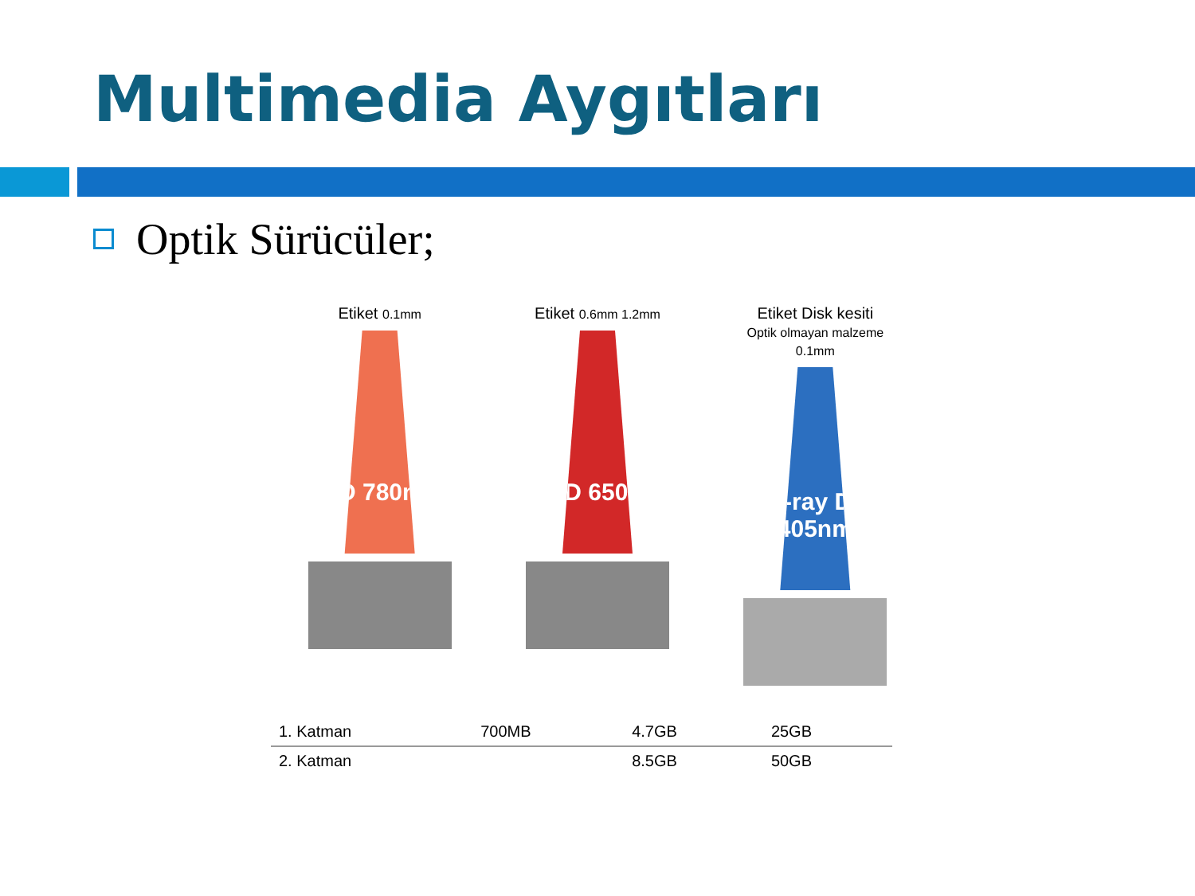Multimedia Aygıtları
Optik Sürücüler;
Etiket 0.1mm
CD 780nm
Etiket 0.6mm 1.2mm
DVD 650nm
Etiket Disk kesiti
Optik olmayan malzeme 0.1mm
Blu-ray Disc 405nm
| 1. Katman | 700MB | 4.7GB | 25GB |
| 2. Katman | | 8.5GB | 50GB |